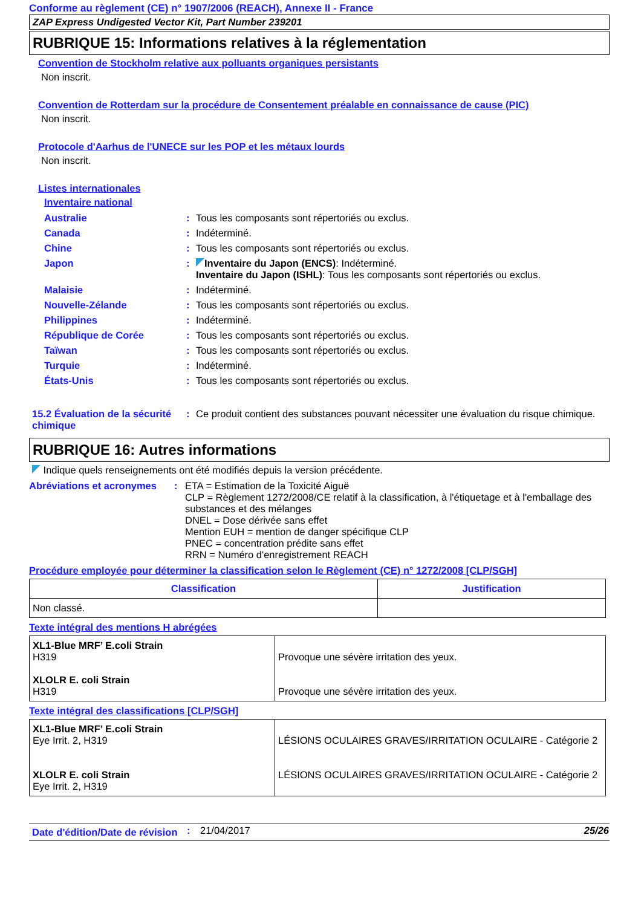Conforme au règlement (CE) n° 1907/2006 (REACH), Annexe II - France
ZAP Express Undigested Vector Kit, Part Number 239201
RUBRIQUE 15: Informations relatives à la réglementation
Convention de Stockholm relative aux polluants organiques persistants
Non inscrit.
Convention de Rotterdam sur la procédure de Consentement préalable en connaissance de cause (PIC)
Non inscrit.
Protocole d'Aarhus de l'UNECE sur les POP et les métaux lourds
Non inscrit.
Listes internationales
Inventaire national
| Australie | : | Tous les composants sont répertoriés ou exclus. |
| Canada | : | Indéterminé. |
| Chine | : | Tous les composants sont répertoriés ou exclus. |
| Japon | : | Inventaire du Japon (ENCS) : Indéterminé. Inventaire du Japon (ISHL) : Tous les composants sont répertoriés ou exclus. |
| Malaisie | : | Indéterminé. |
| Nouvelle-Zélande | : | Tous les composants sont répertoriés ou exclus. |
| Philippines | : | Indéterminé. |
| République de Corée | : | Tous les composants sont répertoriés ou exclus. |
| Taïwan | : | Tous les composants sont répertoriés ou exclus. |
| Turquie | : | Indéterminé. |
| États-Unis | : | Tous les composants sont répertoriés ou exclus. |
| 15.2 Évaluation de la sécurité chimique | : | Ce produit contient des substances pouvant nécessiter une évaluation du risque chimique. |
RUBRIQUE 16: Autres informations
Indique quels renseignements ont été modifiés depuis la version précédente.
| Abréviations et acronymes | : | ETA = Estimation de la Toxicité Aiguë CLP = Règlement 1272/2008/CE relatif à la classification, à l'étiquetage et à l'emballage des substances et des mélanges DNEL = Dose dérivée sans effet Mention EUH = mention de danger spécifique CLP PNEC = concentration prédite sans effet RRN = Numéro d'enregistrement REACH |
Procédure employée pour déterminer la classification selon le Règlement (CE) n° 1272/2008 [CLP/SGH]
| Classification | Justification |
| --- | --- |
| Non classé. | |
Texte intégral des mentions H abrégées
| XL1-Blue MRF’ E.coli Strain H319 XLOLR E. coli Strain H319 | Provoque une sévère irritation des yeux. Provoque une sévère irritation des yeux. |
Texte intégral des classifications [CLP/SGH]
| XL1-Blue MRF’ E.coli Strain Eye Irrit. 2, H319 XLOLR E. coli Strain Eye Irrit. 2, H319 | LÉSIONS OCULAIRES GRAVES/IRRITATION OCULAIRE - Catégorie 2 LÉSIONS OCULAIRES GRAVES/IRRITATION OCULAIRE - Catégorie 2 |
| Date d'édition/Date de révision | : | 21/04/2017 | 25/26 |